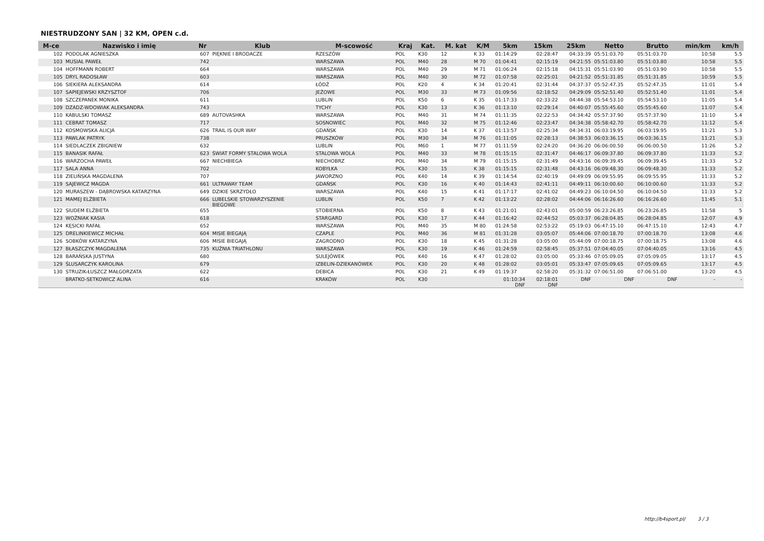NIESTRUDZONY SAN | 32 KM, OPEN c.d.
| M-ce | Nazwisko i imię | Nr | Klub | M-scowość | Kraj | Kat. | M. kat | K/M | 5km | 15km | 25km | Netto | Brutto | min/km | km/h |
| --- | --- | --- | --- | --- | --- | --- | --- | --- | --- | --- | --- | --- | --- | --- | --- |
| 102 | PODOLAK AGNIESZKA | 607 | PIĘKNIE I BRODACZE | RZESZÓW | POL | K30 | 12 | K 33 | 01:14:29 | 02:28:47 | 04:33:39 | 05:51:03.70 | 05:51:03.70 | 10:58 | 5.5 |
| 103 | MUSIAŁ PAWEŁ | 742 | | WARSZAWA | POL | M40 | 28 | M 70 | 01:04:41 | 02:15:19 | 04:21:55 | 05:51:03.80 | 05:51:03.80 | 10:58 | 5.5 |
| 104 | HOFFMANN ROBERT | 664 | | WARSZAWA | POL | M40 | 29 | M 71 | 01:06:24 | 02:15:18 | 04:15:31 | 05:51:03.90 | 05:51:03.90 | 10:58 | 5.5 |
| 105 | DRYL RADOSŁAW | 603 | | WARSZAWA | POL | M40 | 30 | M 72 | 01:07:58 | 02:25:01 | 04:21:52 | 05:51:31.85 | 05:51:31.85 | 10:59 | 5.5 |
| 106 | SIEKIERA ALEKSANDRA | 614 | | ŁÓDŹ | POL | K20 | 4 | K 34 | 01:20:41 | 02:31:44 | 04:37:37 | 05:52:47.35 | 05:52:47.35 | 11:01 | 5.4 |
| 107 | SAPIEJEWSKI KRZYSZTOF | 706 | | JEŻOWE | POL | M30 | 33 | M 73 | 01:09:56 | 02:18:52 | 04:29:09 | 05:52:51.40 | 05:52:51.40 | 11:01 | 5.4 |
| 108 | SZCZEPANEK MONIKA | 611 | | LUBLIN | POL | K50 | 6 | K 35 | 01:17:33 | 02:33:22 | 04:44:38 | 05:54:53.10 | 05:54:53.10 | 11:05 | 5.4 |
| 109 | DZADZ-WDOWIAK ALEKSANDRA | 743 | | TYCHY | POL | K30 | 13 | K 36 | 01:13:10 | 02:29:14 | 04:40:07 | 05:55:45.60 | 05:55:45.60 | 11:07 | 5.4 |
| 110 | KABULSKI TOMASZ | 689 | AUTOVASHKA | WARSZAWA | POL | M40 | 31 | M 74 | 01:11:35 | 02:22:53 | 04:34:42 | 05:57:37.90 | 05:57:37.90 | 11:10 | 5.4 |
| 111 | CEBRAT TOMASZ | 717 | | SOSNOWIEC | POL | M40 | 32 | M 75 | 01:12:46 | 02:23:47 | 04:34:38 | 05:58:42.70 | 05:58:42.70 | 11:12 | 5.4 |
| 112 | KOSMOWSKA ALICJA | 626 | TRAIL IS OUR WAY | GDAŃSK | POL | K30 | 14 | K 37 | 01:13:57 | 02:25:34 | 04:34:31 | 06:03:19.95 | 06:03:19.95 | 11:21 | 5.3 |
| 113 | PAWLAK PATRYK | 738 | | PRUSZKÓW | POL | M30 | 34 | M 76 | 01:11:05 | 02:28:13 | 04:38:53 | 06:03:36.15 | 06:03:36.15 | 11:21 | 5.3 |
| 114 | SIEDLACZEK ZBIGNIEW | 632 | | LUBLIN | POL | M60 | 1 | M 77 | 01:11:59 | 02:24:20 | 04:36:20 | 06:06:00.50 | 06:06:00.50 | 11:26 | 5.2 |
| 115 | BANASIK RAFAŁ | 623 | ŚWIAT FORMY STALOWA WOLA | STALOWA WOLA | POL | M40 | 33 | M 78 | 01:15:15 | 02:31:47 | 04:46:17 | 06:09:37.80 | 06:09:37.80 | 11:33 | 5.2 |
| 116 | WARZOCHA PAWEŁ | 667 | NIECHBIEGA | NIECHOBRZ | POL | M40 | 34 | M 79 | 01:15:15 | 02:31:49 | 04:43:16 | 06:09:39.45 | 06:09:39.45 | 11:33 | 5.2 |
| 117 | SALA ANNA | 702 | | KOBYŁKA | POL | K30 | 15 | K 38 | 01:15:15 | 02:31:48 | 04:43:16 | 06:09:48.30 | 06:09:48.30 | 11:33 | 5.2 |
| 118 | ZIELIŃSKA MAGDALENA | 707 | | JAWORZNO | POL | K40 | 14 | K 39 | 01:14:54 | 02:40:19 | 04:49:09 | 06:09:55.95 | 06:09:55.95 | 11:33 | 5.2 |
| 119 | SAJEWICZ MAGDA | 661 | ULTRAWAY TEAM | GDAŃSK | POL | K30 | 16 | K 40 | 01:14:43 | 02:41:11 | 04:49:11 | 06:10:00.60 | 06:10:00.60 | 11:33 | 5.2 |
| 120 | MURASZEW - DĄBROWSKA KATARZYNA | 649 | DZIKIE SKRZYDŁO | WARSZAWA | POL | K40 | 15 | K 41 | 01:17:17 | 02:41:02 | 04:49:23 | 06:10:04.50 | 06:10:04.50 | 11:33 | 5.2 |
| 121 | MAMEJ ELŻBIETA | 666 | LUBELSKIE STOWARZYSZENIE BIEGOWE | LUBLIN | POL | K50 | 7 | K 42 | 01:13:22 | 02:28:02 | 04:44:06 | 06:16:26.60 | 06:16:26.60 | 11:45 | 5.1 |
| 122 | SIUDEM ELŻBIETA | 655 | | STOBIERNA | POL | K50 | 8 | K 43 | 01:21:01 | 02:43:01 | 05:00:59 | 06:23:26.85 | 06:23:26.85 | 11:58 | 5 |
| 123 | WOŹNIAK KASIA | 618 | | STARGARD | POL | K30 | 17 | K 44 | 01:16:42 | 02:44:52 | 05:03:37 | 06:28:04.85 | 06:28:04.85 | 12:07 | 4.9 |
| 124 | KĘSICKI RAFAŁ | 652 | | WARSZAWA | POL | M40 | 35 | M 80 | 01:24:58 | 02:53:22 | 05:19:03 | 06:47:15.10 | 06:47:15.10 | 12:43 | 4.7 |
| 125 | DRELINKIEWICZ MICHAŁ | 604 | MISIE BIEGAJĄ | CZAPLE | POL | M40 | 36 | M 81 | 01:31:28 | 03:05:07 | 05:44:06 | 07:00:18.70 | 07:00:18.70 | 13:08 | 4.6 |
| 126 | SOBKÓW KATARZYNA | 606 | MISIE BIEGAJĄ | ZAGRODNO | POL | K30 | 18 | K 45 | 01:31:28 | 03:05:00 | 05:44:09 | 07:00:18.75 | 07:00:18.75 | 13:08 | 4.6 |
| 127 | BŁASZCZYK MAGDALENA | 735 | KUŹNIA TRIATHLONU | WARSZAWA | POL | K30 | 19 | K 46 | 01:24:59 | 02:58:45 | 05:37:51 | 07:04:40.05 | 07:04:40.05 | 13:16 | 4.5 |
| 128 | BARAŃSKA JUSTYNA | 680 | | SULEJÓWEK | POL | K40 | 16 | K 47 | 01:28:02 | 03:05:00 | 05:33:46 | 07:05:09.05 | 07:05:09.05 | 13:17 | 4.5 |
| 129 | ŚLUSARCZYK KAROLINA | 679 | | IZBELIN-DZIEKANÓWEK | POL | K30 | 20 | K 48 | 01:28:02 | 03:05:01 | 05:33:47 | 07:05:09.65 | 07:05:09.65 | 13:17 | 4.5 |
| 130 | STRUZIK-ŁUSZCZ MAŁGORZATA | 622 | | DEBICA | POL | K30 | 21 | K 49 | 01:19:37 | 02:58:20 | 05:31:32 | 07:06:51.00 | 07:06:51.00 | 13:20 | 4.5 |
| | BRATKO-SETKOWICZ ALINA | 616 | | KRAKÓW | POL | K30 | | | 01:10:34 DNF | 02:18:01 DNF | DNF | DNF | DNF | - | - |
http://b4sport.pl/ 3 / 3